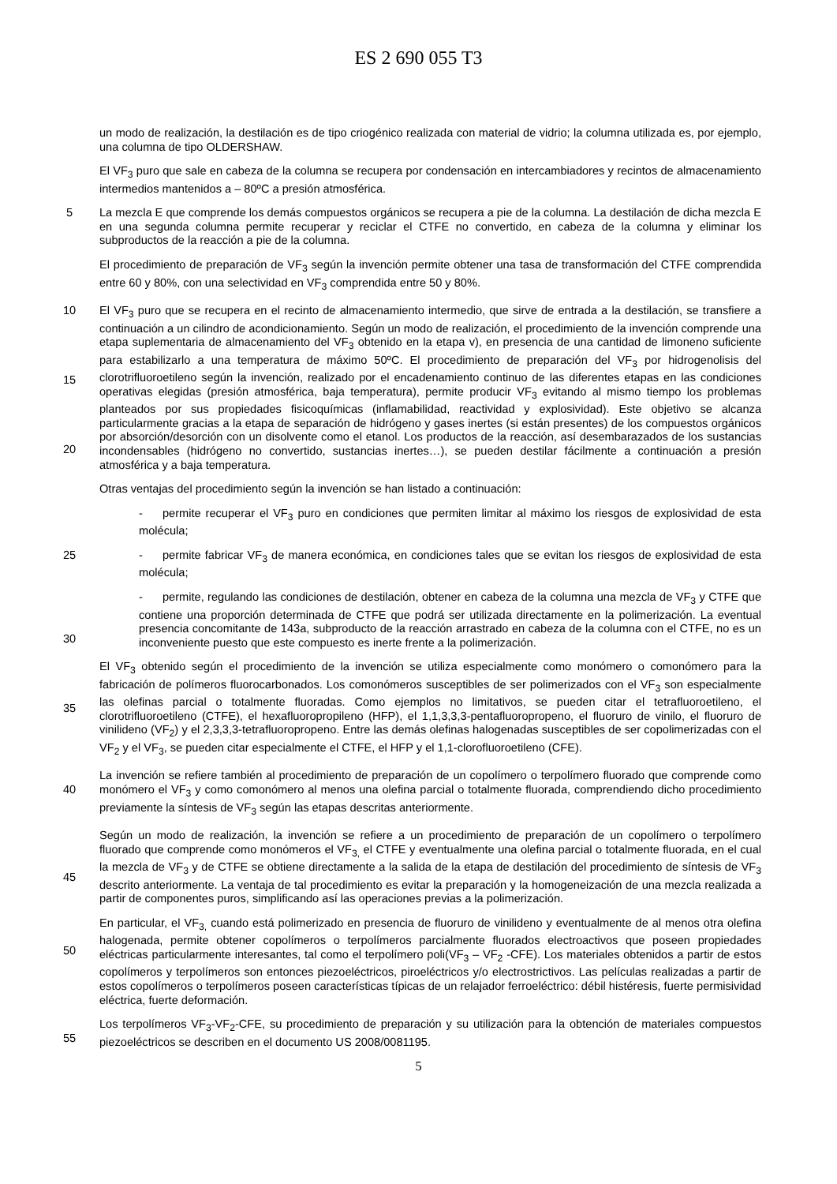ES 2 690 055 T3
un modo de realización, la destilación es de tipo criogénico realizada con material de vidrio; la columna utilizada es, por ejemplo, una columna de tipo OLDERSHAW.
El VF<sub>3</sub> puro que sale en cabeza de la columna se recupera por condensación en intercambiadores y recintos de almacenamiento intermedios mantenidos a – 80ºC a presión atmosférica.
5 La mezcla E que comprende los demás compuestos orgánicos se recupera a pie de la columna. La destilación de dicha mezcla E en una segunda columna permite recuperar y reciclar el CTFE no convertido, en cabeza de la columna y eliminar los subproductos de la reacción a pie de la columna.
El procedimiento de preparación de VF<sub>3</sub> según la invención permite obtener una tasa de transformación del CTFE comprendida entre 60 y 80%, con una selectividad en VF<sub>3</sub> comprendida entre 50 y 80%.
10
15
20 El VF<sub>3</sub> puro que se recupera en el recinto de almacenamiento intermedio, que sirve de entrada a la destilación, se transfiere a continuación a un cilindro de acondicionamiento. Según un modo de realización, el procedimiento de la invención comprende una etapa suplementaria de almacenamiento del VF<sub>3</sub> obtenido en la etapa v), en presencia de una cantidad de limoneno suficiente para estabilizarlo a una temperatura de máximo 50ºC. El procedimiento de preparación del VF<sub>3</sub> por hidrogenolisis del clorotrifluoroetileno según la invención, realizado por el encadenamiento continuo de las diferentes etapas en las condiciones operativas elegidas (presión atmosférica, baja temperatura), permite producir VF<sub>3</sub> evitando al mismo tiempo los problemas planteados por sus propiedades fisicoquímicas (inflamabilidad, reactividad y explosividad). Este objetivo se alcanza particularmente gracias a la etapa de separación de hidrógeno y gases inertes (si están presentes) de los compuestos orgánicos por absorción/desorción con un disolvente como el etanol. Los productos de la reacción, así desembarazados de los sustancias incondensables (hidrógeno no convertido, sustancias inertes…), se pueden destilar fácilmente a continuación a presión atmosférica y a baja temperatura.
Otras ventajas del procedimiento según la invención se han listado a continuación:
- permite recuperar el VF<sub>3</sub> puro en condiciones que permiten limitar al máximo los riesgos de explosividad de esta molécula;
25 - permite fabricar VF<sub>3</sub> de manera económica, en condiciones tales que se evitan los riesgos de explosividad de esta molécula;
30 - permite, regulando las condiciones de destilación, obtener en cabeza de la columna una mezcla de VF<sub>3</sub> y CTFE que contiene una proporción determinada de CTFE que podrá ser utilizada directamente en la polimerización. La eventual presencia concomitante de 143a, subproducto de la reacción arrastrado en cabeza de la columna con el CTFE, no es un inconveniente puesto que este compuesto es inerte frente a la polimerización.
35 El VF<sub>3</sub> obtenido según el procedimiento de la invención se utiliza especialmente como monómero o comonómero para la fabricación de polímeros fluorocarbonados. Los comonómeros susceptibles de ser polimerizados con el VF<sub>3</sub> son especialmente las olefinas parcial o totalmente fluoradas. Como ejemplos no limitativos, se pueden citar el tetrafluoroetileno, el clorotrifluoroetileno (CTFE), el hexafluoropropileno (HFP), el 1,1,3,3,3-pentafluoropropeno, el fluoruro de vinilo, el fluoruro de vinilideno (VF<sub>2</sub>) y el 2,3,3,3-tetrafluoropropeno. Entre las demás olefinas halogenadas susceptibles de ser copolimerizadas con el VF<sub>2</sub> y el VF<sub>3</sub>, se pueden citar especialmente el CTFE, el HFP y el 1,1-clorofluoroetileno (CFE).
40 La invención se refiere también al procedimiento de preparación de un copolímero o terpolímero fluorado que comprende como monómero el VF<sub>3</sub> y como comonómero al menos una olefina parcial o totalmente fluorada, comprendiendo dicho procedimiento previamente la síntesis de VF<sub>3</sub> según las etapas descritas anteriormente.
45 Según un modo de realización, la invención se refiere a un procedimiento de preparación de un copolímero o terpolímero fluorado que comprende como monómeros el VF<sub>3,</sub> el CTFE y eventualmente una olefina parcial o totalmente fluorada, en el cual la mezcla de VF<sub>3</sub> y de CTFE se obtiene directamente a la salida de la etapa de destilación del procedimiento de síntesis de VF<sub>3</sub> descrito anteriormente. La ventaja de tal procedimiento es evitar la preparación y la homogeneización de una mezcla realizada a partir de componentes puros, simplificando así las operaciones previas a la polimerización.
50 En particular, el VF<sub>3,</sub> cuando está polimerizado en presencia de fluoruro de vinilideno y eventualmente de al menos otra olefina halogenada, permite obtener copolímeros o terpolímeros parcialmente fluorados electroactivos que poseen propiedades eléctricas particularmente interesantes, tal como el terpolímero poli(VF<sub>3</sub> – VF<sub>2</sub> -CFE). Los materiales obtenidos a partir de estos copolímeros y terpolímeros son entonces piezoeléctricos, piroeléctricos y/o electrostrictivos. Las películas realizadas a partir de estos copolímeros o terpolímeros poseen características típicas de un relajador ferroeléctrico: débil histéresis, fuerte permisividad eléctrica, fuerte deformación.
55 Los terpolímeros VF<sub>3</sub>-VF<sub>2</sub>-CFE, su procedimiento de preparación y su utilización para la obtención de materiales compuestos piezoeléctricos se describen en el documento US 2008/0081195.
5